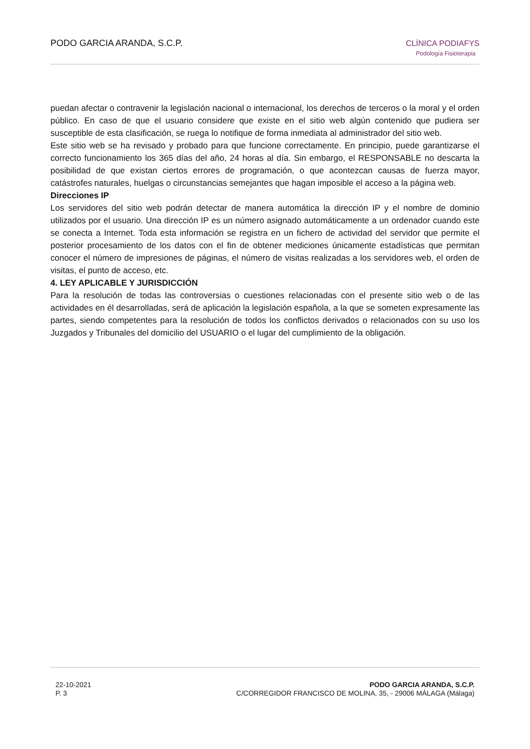PODO GARCIA ARANDA, S.C.P. CLÍNICA PODIAFYS
Podología Fisioterapia
puedan afectar o contravenir la legislación nacional o internacional, los derechos de terceros o la moral y el orden público. En caso de que el usuario considere que existe en el sitio web algún contenido que pudiera ser susceptible de esta clasificación, se ruega lo notifique de forma inmediata al administrador del sitio web.
Este sitio web se ha revisado y probado para que funcione correctamente. En principio, puede garantizarse el correcto funcionamiento los 365 días del año, 24 horas al día. Sin embargo, el RESPONSABLE no descarta la posibilidad de que existan ciertos errores de programación, o que acontezcan causas de fuerza mayor, catástrofes naturales, huelgas o circunstancias semejantes que hagan imposible el acceso a la página web.
Direcciones IP
Los servidores del sitio web podrán detectar de manera automática la dirección IP y el nombre de dominio utilizados por el usuario. Una dirección IP es un número asignado automáticamente a un ordenador cuando este se conecta a Internet. Toda esta información se registra en un fichero de actividad del servidor que permite el posterior procesamiento de los datos con el fin de obtener mediciones únicamente estadísticas que permitan conocer el número de impresiones de páginas, el número de visitas realizadas a los servidores web, el orden de visitas, el punto de acceso, etc.
4. LEY APLICABLE Y JURISDICCIÓN
Para la resolución de todas las controversias o cuestiones relacionadas con el presente sitio web o de las actividades en él desarrolladas, será de aplicación la legislación española, a la que se someten expresamente las partes, siendo competentes para la resolución de todos los conflictos derivados o relacionados con su uso los Juzgados y Tribunales del domicilio del USUARIO o el lugar del cumplimiento de la obligación.
22-10-2021
P. 3
PODO GARCIA ARANDA, S.C.P.
C/CORREGIDOR FRANCISCO DE MOLINA, 35, - 29006 MÁLAGA (Málaga)